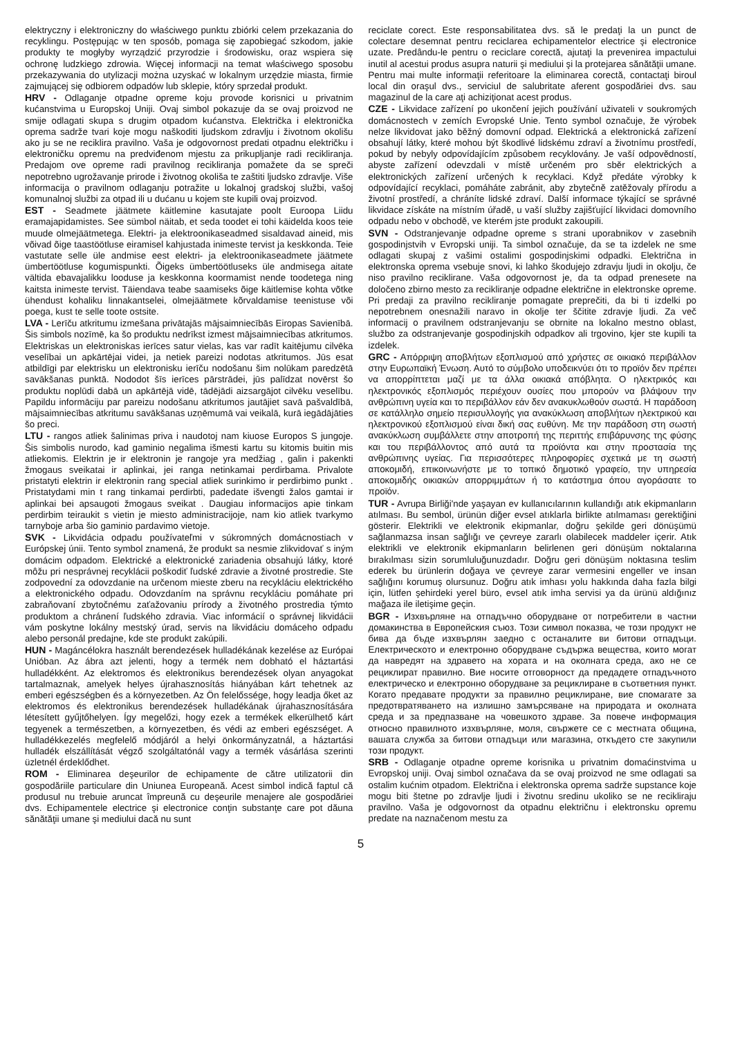elektryczny i elektroniczny do właściwego punktu zbiórki celem przekazania do recyklingu. Postępując w ten sposób, pomaga się zapobiegać szkodom, jakie produkty te mogłyby wyrządzić przyrodzie i środowisku, oraz wspiera się ochronę ludzkiego zdrowia. Więcej informacji na temat właściwego sposobu przekazywania do utylizacji można uzyskać w lokalnym urzędzie miasta, firmie zajmującej się odbiorem odpadów lub sklepie, który sprzedał produkt.
HRV - Odlaganje otpadne opreme koju provode korisnici u privatnim kućanstvima u Europskoj Uniji. Ovaj simbol pokazuje da se ovaj proizvod ne smije odlagati skupa s drugim otpadom kućanstva. Električka i elektronička oprema sadrže tvari koje mogu naškoditi ljudskom zdravlju i životnom okolišu ako ju se ne reciklira pravilno. Vaša je odgovornost predati otpadnu električku i elektroničku opremu na predviđenom mjestu za prikupljanje radi recikliranja. Predajom ove opreme radi pravilnog recikliranja pomažete da se spreči nepotrebno ugrožavanje prirode i životnog okoliša te zaštiti ljudsko zdravlje. Više informacija o pravilnom odlaganju potražite u lokalnoj gradskoj službi, vašoj komunalnoj službi za otpad ili u dućanu u kojem ste kupili ovaj proizvod.
EST - Seadmete jäätmete käitlemine kasutajate poolt Euroopa Liidu eramajapidamistes. See sümbol näitab, et seda toodet ei tohi käidelda koos teie muude olmejäätmetega. Elektri- ja elektroonikaseadmed sisaldavad aineid, mis võivad õige taastöötluse eiramisel kahjustada inimeste tervist ja keskkonda. Teie vastutate selle üle andmise eest elektri- ja elektroonikaseadmete jäätmete ümbertöötluse kogumispunkti. Õigeks ümbertöötluseks üle andmisega aitate vältida ebavajalikku looduse ja keskkonna koormamist nende toodetega ning kaitsta inimeste tervist. Täiendava teabe saamiseks õige käitlemise kohta võtke ühendust kohaliku linnakantselei, olmejäätmete kõrvaldamise teenistuse või poega, kust te selle toote ostsite.
LVA - Lerīču atkritumu izmešana privātajās mājsaimniecībās Eiropas Savienībā. Šis simbols nozīmē, ka šo produktu nedrīkst izmest mājsaimniecības atkritumos. Elektriskas un elektroniskas ierīces satur vielas, kas var radīt kaitējumu cilvēka veselībai un apkārtējai videi, ja netiek pareizi nodotas atkritumos. Jūs esat atbildīgi par elektrisku un elektronisku ierīču nodošanu šim nolūkam paredzētā savākšanas punktā. Nododot šīs ierīces pārstrādei, jūs palīdzat novērst šo produktu noplūdi dabā un apkārtējā vidē, tādējādi aizsargājot cilvēku veselību. Papildu informāciju par pareizu nodošanu atkritumos jautājiet savā pašvaldībā, mājsaimniecības atkritumu savākšanas uzņēmumā vai veikalā, kurā iegādājāties šo preci.
LTU - rangos atliek šalinimas priva i naudotoj nam kiuose Europos S jungoje. Šis simbolis nurodo, kad gaminio negalima išmesti kartu su kitomis buitin mis atliekomis. Elektrin je ir elektronin je rangoje yra medžiag , galin i pakenkti žmogaus sveikatai ir aplinkai, jei ranga netinkamai perdirbama. Privalote pristatyti elektrin ir elektronin rang special atliek surinkimo ir perdirbimo punkt . Pristatydami min t rang tinkamai perdirbti, padedate išvengti žalos gamtai ir aplinkai bei apsaugoti žmogaus sveikat . Daugiau informacijos apie tinkam perdirbim teiraukit s vietin je miesto administracijoje, nam kio atliek tvarkymo tarnyboje arba šio gaminio pardavimo vietoje.
SVK - Likvidácia odpadu používateľmi v súkromných domácnostiach v Európskej únii. Tento symbol znamená, že produkt sa nesmie zlikvidovať s iným domácim odpadom. Elektrické a elektronické zariadenia obsahujú látky, ktoré môžu pri nesprávnej recyklácii poškodiť ľudské zdravie a životné prostredie. Ste zodpovední za odovzdanie na určenom mieste zberu na recykláciu elektrického a elektronického odpadu. Odovzdaním na správnu recykláciu pomáhate pri zabraňovaní zbytočnému zaťažovaniu prírody a životného prostredia týmto produktom a chránení ľudského zdravia. Viac informácií o správnej likvidácii vám poskytne lokálny mestský úrad, servis na likvidáciu domáceho odpadu alebo personál predajne, kde ste produkt zakúpili.
HUN - Magáncélokra használt berendezések hulladékának kezelése az Európai Unióban. Az ábra azt jelenti, hogy a termék nem dobható el háztartási hulladékként. Az elektromos és elektronikus berendezések olyan anyagokat tartalmaznak, amelyek helyes újrahasznosítás hiányában kárt tehetnek az emberi egészségben és a környezetben. Az Ön felelőssége, hogy leadja őket az elektromos és elektronikus berendezések hulladékának újrahasznosítására létesített gyűjtőhelyen. Így megelőzi, hogy ezek a termékek elkerülhető kárt tegyenek a természetben, a környezetben, és védi az emberi egészséget. A hulladékkezelés megfelelő módjáról a helyi önkormányzatnál, a háztartási hulladék elszállítását végző szolgáltatónál vagy a termék vásárlása szerinti üzletnél érdeklődhet.
ROM - Eliminarea deşeurilor de echipamente de către utilizatorii din gospodăriile particulare din Uniunea Europeană. Acest simbol indică faptul că produsul nu trebuie aruncat împreună cu deşeurile menajere ale gospodăriei dvs. Echipamentele electrice şi electronice conţin substanţe care pot dăuna sănătăţii umane şi mediului dacă nu sunt
reciclate corect. Este responsabilitatea dvs. să le predaţi la un punct de colectare desemnat pentru reciclarea echipamentelor electrice şi electronice uzate. Predându-le pentru o reciclare corectă, ajutaţi la prevenirea impactului inutil al acestui produs asupra naturii şi mediului şi la protejarea sănătăţii umane. Pentru mai multe informaţii referitoare la eliminarea corectă, contactaţi biroul local din oraşul dvs., serviciul de salubritate aferent gospodăriei dvs. sau magazinul de la care aţi achiziţionat acest produs.
CZE - Likvidace zařízení po ukončení jejich používání uživateli v soukromých domácnostech v zemích Evropské Unie. Tento symbol označuje, že výrobek nelze likvidovat jako běžný domovní odpad. Elektrická a elektronická zařízení obsahují látky, které mohou být škodlivé lidskému zdraví a životnímu prostředí, pokud by nebyly odpovídajícím způsobem recyklovány. Je vaší odpovědností, abyste zařízení odevzdali v místě určeném pro sběr elektrických a elektronických zařízení určených k recyklaci. Když předáte výrobky k odpovídající recyklaci, pomáháte zabránit, aby zbytečně zatěžovaly přírodu a životní prostředí, a chráníte lidské zdraví. Další informace týkající se správné likvidace získáte na místním úřadě, u vaší služby zajišťující likvidaci domovního odpadu nebo v obchodě, ve kterém jste produkt zakoupili.
SVN - Odstranjevanje odpadne opreme s strani uporabnikov v zasebnih gospodinjstvih v Evropski uniji. Ta simbol označuje, da se ta izdelek ne sme odlagati skupaj z vašimi ostalimi gospodinjskimi odpadki. Električna in elektronska oprema vsebuje snovi, ki lahko škodujejo zdravju ljudi in okolju, če niso pravilno reciklirane. Vaša odgovornost je, da ta odpad prenesete na določeno zbirno mesto za recikliranje odpadne električne in elektronske opreme. Pri predaji za pravilno recikliranje pomagate preprečiti, da bi ti izdelki po nepotrebnem onesnažili naravo in okolje ter ščitite zdravje ljudi. Za več informacij o pravilnem odstranjevanju se obrnite na lokalno mestno oblast, službo za odstranjevanje gospodinjskih odpadkov ali trgovino, kjer ste kupili ta izdelek.
GRC - Απόρριψη αποβλήτων εξοπλισμού από χρήστες σε οικιακό περιβάλλον στην Ευρωπαϊκή Ένωση. Αυτό το σύμβολο υποδεικνύει ότι το προϊόν δεν πρέπει να απορρίπτεται μαζί με τα άλλα οικιακά απόβλητα. Ο ηλεκτρικός και ηλεκτρονικός εξοπλισμός περιέχουν ουσίες που μπορούν να βλάψουν την ανθρώπινη υγεία και το περιβάλλον εάν δεν ανακυκλωθούν σωστά. Η παράδοση σε κατάλληλο σημείο περισυλλογής για ανακύκλωση αποβλήτων ηλεκτρικού και ηλεκτρονικού εξοπλισμού είναι δική σας ευθύνη. Με την παράδοση στη σωστή ανακύκλωση συμβάλλετε στην αποτροπή της περιττής επιβάρυνσης της φύσης και του περιβάλλοντος από αυτά τα προϊόντα και στην προστασία της ανθρώπινης υγείας. Για περισσότερες πληροφορίες σχετικά με τη σωστή αποκομιδή, επικοινωνήστε με το τοπικό δημοτικό γραφείο, την υπηρεσία αποκομιδής οικιακών απορριμμάτων ή το κατάστημα όπου αγοράσατε το προϊόν.
TUR - Avrupa Birliği'nde yaşayan ev kullanıcılarının kullandığı atık ekipmanların atılması. Bu sembol, ürünün diğer evsel atıklarla birlikte atılmaması gerektiğini gösterir. Elektrikli ve elektronik ekipmanlar, doğru şekilde geri dönüşümü sağlanmazsa insan sağlığı ve çevreye zararlı olabilecek maddeler içerir. Atık elektrikli ve elektronik ekipmanların belirlenen geri dönüşüm noktalarına bırakılması sizin sorumluluğunuzdadır. Doğru geri dönüşüm noktasına teslim ederek bu ürünlerin doğaya ve çevreye zarar vermesini engeller ve insan sağlığını korumuş olursunuz. Doğru atık imhası yolu hakkında daha fazla bilgi için, lütfen şehirdeki yerel büro, evsel atık imha servisi ya da ürünü aldığınız mağaza ile iletişime geçin.
BGR - Изхвърляне на отпадъчно оборудване от потребители в частни домакинства в Европейския съюз. Този символ показва, че този продукт не бива да бъде изхвърлян заедно с останалите ви битови отпадъци. Електрическото и електронно оборудване съдържа вещества, които могат да навредят на здравето на хората и на околната среда, ако не се рециклират правилно. Вие носите отговорност да предадете отпадъчното електрическо и електронно оборудване за рециклиране в съответния пункт. Когато предавате продукти за правилно рециклиране, вие спомагате за предотвратяването на излишно замърсяване на природата и околната среда и за предпазване на човешкото здраве. За повече информация относно правилното изхвърляне, моля, свържете се с местната община, вашата служба за битови отпадъци или магазина, откъдето сте закупили този продукт.
SRB - Odlaganje otpadne opreme korisnika u privatnim domaćinstvima u Evropskoj uniji. Ovaj simbol označava da se ovaj proizvod ne sme odlagati sa ostalim kućnim otpadom. Električna i elektronska oprema sadrže supstance koje mogu biti štetne po zdravlje ljudi i životnu sredinu ukoliko se ne recikliraju pravilno. Vaša je odgovornost da otpadnu električnu i elektronsku opremu predate na naznačenom mestu za
5